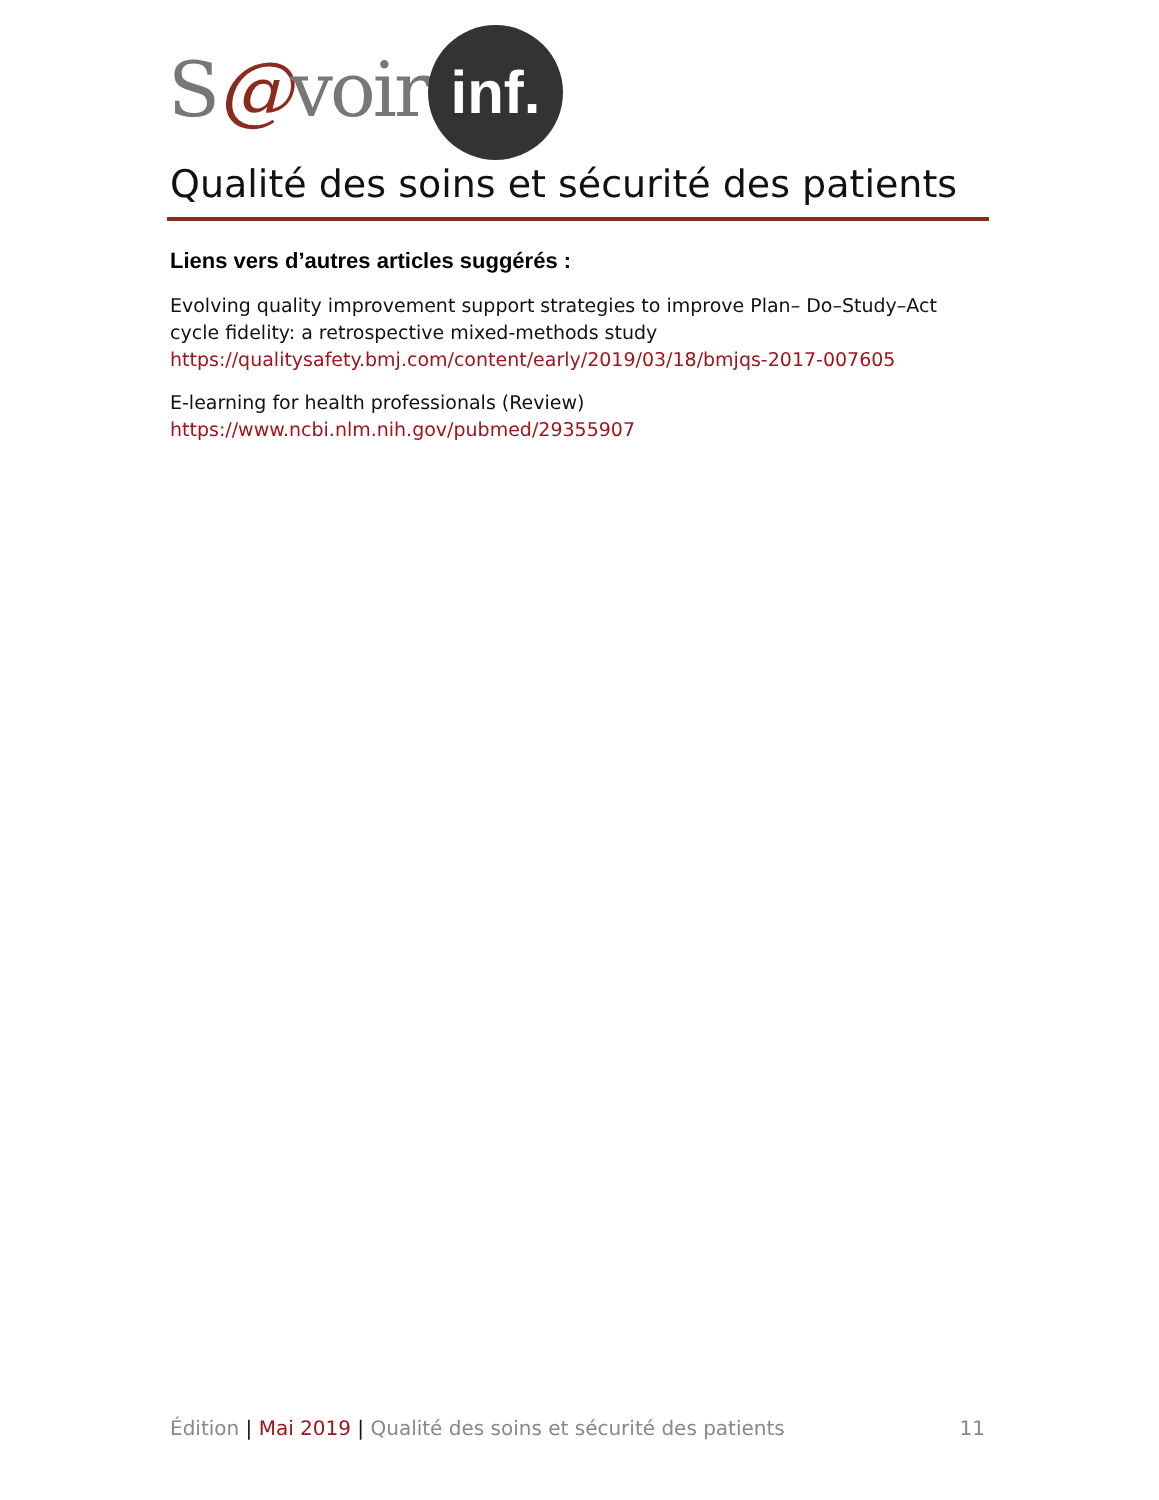S@voir
inf.
Qualité des soins et sécurité des patients
Liens vers d’autres articles suggérés :
Evolving quality improvement support strategies to improve Plan– Do–Study–Act cycle fidelity: a retrospective mixed-methods study
https://qualitysafety.bmj.com/content/early/2019/03/18/bmjqs-2017-007605
E-learning for health professionals (Review)
https://www.ncbi.nlm.nih.gov/pubmed/29355907
Édition | Mai 2019 | Qualité des soins et sécurité des patients 11